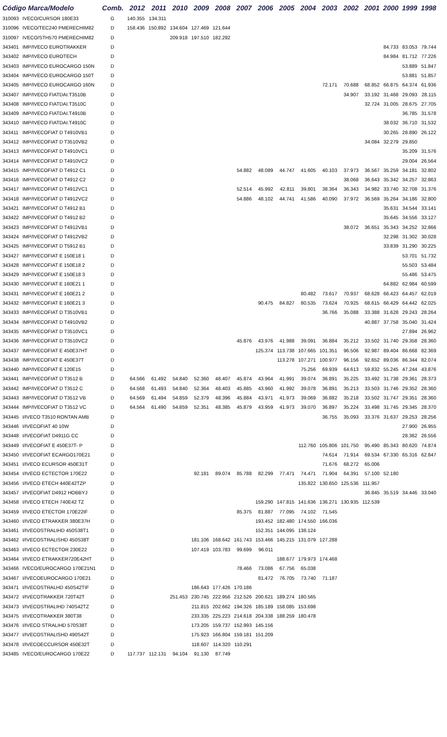| Código Marca/Modelo | | Comb. | 2012 | 2011 | 2010 | 2009 | 2008 | 2007 | 2006 | 2005 | 2004 | 2003 | 2002 | 2001 | 2000 | 1999 | 1998 |
| --- | --- | --- | --- | --- | --- | --- | --- | --- | --- | --- | --- | --- | --- | --- | --- | --- | --- |
| 310093 | IVECO/CURSOR 180E33 | G | 140.355 | 134.311 | | | | | | | | | | | | | |
| 310096 | IVECO/TEC240 PMERECHIM82 | D | 158.436 | 150.892 | 134.604 | 127.469 | 121.644 | | | | | | | | | | |
| 310097 | IVECO/STH570 PMERECHIM82 | D | | | 209.918 | 197.510 | 182.292 | | | | | | | | | | |
| 343401 | IMP/IVECO EUROTRAKKER | D | | | | | | | | | | | | | 84.733 | 83.053 | 79.744 |
| 343402 | IMP/IVECO EUROTECH | D | | | | | | | | | | | | | 84.984 | 81.712 | 77.226 |
| 343403 | IMP/IVECO EUROCARGO 150N | D | | | | | | | | | | | | | | 53.889 | 51.847 |
| 343404 | IMP/IVECO EUROCARGO 150T | D | | | | | | | | | | | | | | 53.881 | 51.857 |
| 343405 | IMP/IVECO EUROCARGO 160N | D | | | | | | | | | | 72.171 | 70.688 | 68.852 | 66.875 | 64.374 | 61.936 |
| 343407 | IMP/IVECO FIATDAI.T3510B | D | | | | | | | | | | | 34.907 | 33.192 | 31.468 | 29.093 | 28.115 |
| 343408 | IMP/IVECO FIATDAI.T3510C | D | | | | | | | | | | | | 32.724 | 31.005 | 28.675 | 27.705 |
| 343409 | IMP/IVECO FIATDAI.T4910B | D | | | | | | | | | | | | | | 36.785 | 31.578 |
| 343410 | IMP/IVECO FIATDAI.T4910C | D | | | | | | | | | | | | | 38.032 | 36.710 | 31.532 |
| 343411 | IMP/IVECOFIAT D T4910VB1 | D | | | | | | | | | | | | | 30.265 | 28.890 | 26.122 |
| 343412 | IMP/IVECOFIAT D T3510VB2 | D | | | | | | | | | | | | 34.084 | 32.279 | 29.850 | |
| 343413 | IMP/IVECOFIAT D T4910VC1 | D | | | | | | | | | | | | | | 35.209 | 31.576 |
| 343414 | IMP/IVECOFIAT D T4910VC2 | D | | | | | | | | | | | | | | 29.004 | 26.564 |
| 343415 | IMP/IVECOFIAT D T4912 C1 | D | | | | | | 54.882 | 48.089 | 44.747 | 41.605 | 40.103 | 37.973 | 36.567 | 35.259 | 34.181 | 32.802 |
| 343416 | IMP/IVECOFIAT D T4912 C2 | D | | | | | | | | | | | 38.068 | 36.643 | 35.342 | 34.257 | 32.863 |
| 343417 | IMP/IVECOFIAT D T4912VC1 | D | | | | | | 52.514 | 45.992 | 42.811 | 39.801 | 38.364 | 36.343 | 34.982 | 33.740 | 32.708 | 31.376 |
| 343418 | IMP/IVECOFIAT D T4912VC2 | D | | | | | | 54.886 | 48.102 | 44.741 | 41.586 | 40.090 | 37.972 | 36.569 | 35.264 | 34.186 | 32.800 |
| 343421 | IMP/IVECOFIAT D T4912 B1 | D | | | | | | | | | | | | | 35.631 | 34.544 | 33.141 |
| 343422 | IMP/IVECOFIAT D T4912 B2 | D | | | | | | | | | | | | | 35.645 | 34.556 | 33.127 |
| 343423 | IMP/IVECOFIAT D T4912VB1 | D | | | | | | | | | | | 38.072 | 36.651 | 35.343 | 34.252 | 32.866 |
| 343424 | IMP/IVECOFIAT D T4912VB2 | D | | | | | | | | | | | | | 32.298 | 31.302 | 30.028 |
| 343425 | IMP/IVECOFIAT D T5912 B1 | D | | | | | | | | | | | | | 33.839 | 31.290 | 30.225 |
| 343427 | IMP/IVECOFIAT E 150E18 1 | D | | | | | | | | | | | | | | 53.701 | 51.732 |
| 343428 | IMP/IVECOFIAT E 150E18 2 | D | | | | | | | | | | | | | | 55.503 | 53.484 |
| 343429 | IMP/IVECOFIAT E 150E18 3 | D | | | | | | | | | | | | | | 55.486 | 53.475 |
| 343430 | IMP/IVECOFIAT E 160E21 1 | D | | | | | | | | | | | | | 64.882 | 62.984 | 60.599 |
| 343431 | IMP/IVECOFIAT E 160E21 2 | D | | | | | | | | | 80.482 | 73.617 | 70.937 | 68.628 | 66.423 | 64.457 | 62.019 |
| 343432 | IMP/IVECOFIAT E 160E21 3 | D | | | | | | | 90.475 | 84.827 | 80.535 | 73.624 | 70.925 | 68.615 | 66.429 | 64.442 | 62.025 |
| 343433 | IMP/IVECOFIAT D T3510VB1 | D | | | | | | | | | | 36.766 | 35.088 | 33.388 | 31.628 | 29.243 | 28.264 |
| 343434 | IMP/IVECOFIAT D T4910VB2 | D | | | | | | | | | | | | 40.887 | 37.758 | 35.040 | 31.424 |
| 343435 | IMP/IVECOFIAT D T3510VC1 | D | | | | | | | | | | | | | | 27.894 | 26.962 |
| 343436 | IMP/IVECOFIAT D T3510VC2 | D | | | | | | 45.876 | 43.976 | 41.988 | 39.091 | 36.884 | 35.212 | 33.502 | 31.740 | 29.358 | 28.360 |
| 343437 | IMP/IVECOFIAT E 450E37HT | D | | | | | | | 125.374 | 113.738 | 107.665 | 101.351 | 96.506 | 92.987 | 89.404 | 86.668 | 82.369 |
| 343438 | IMP/IVECOFIAT E 450E37T | D | | | | | | | | 113.278 | 107.271 | 100.977 | 96.156 | 92.652 | 89.036 | 86.344 | 82.074 |
| 343440 | IMP/IVECOFIAT E 120E15 | D | | | | | | | | | 75.256 | 69.939 | 64.613 | 59.832 | 55.245 | 47.244 | 43.876 |
| 343441 | IMP/IVECOFIAT D T3512 B | D | 64.566 | 61.492 | 54.840 | 52.360 | 48.407 | 45.874 | 43.964 | 41.991 | 39.074 | 36.891 | 35.225 | 33.492 | 31.738 | 29.361 | 28.373 |
| 343442 | IMP/IVECOFIAT D T3512 C | D | 64.568 | 61.493 | 54.840 | 52.364 | 48.403 | 45.885 | 43.960 | 41.992 | 39.078 | 36.891 | 35.213 | 33.503 | 31.746 | 29.352 | 28.360 |
| 343443 | IMP/IVECOFIAT D T3512 VB | D | 64.569 | 61.494 | 54.859 | 52.379 | 48.396 | 45.884 | 43.971 | 41.973 | 39.069 | 36.882 | 35.218 | 33.502 | 31.747 | 29.351 | 28.360 |
| 343444 | IMP/IVECOFIAT D T3512 VC | D | 64.564 | 61.490 | 54.859 | 52.351 | 48.385 | 45.879 | 43.959 | 41.973 | 39.070 | 36.897 | 35.224 | 33.498 | 31.745 | 29.345 | 28.370 |
| 343445 | I/IVECO T3510 RONTAN AMB | D | | | | | | | | | | 36.755 | 35.093 | 33.376 | 31.637 | 29.253 | 28.256 |
| 343446 | I/IVECOFIAT 40 10W | D | | | | | | | | | | | | | | 27.900 | 26.955 |
| 343448 | I/IVECOFIAT D4911G CC | D | | | | | | | | | | | | | | 28.362 | 26.556 |
| 343449 | I/IVECOFIAT E 450E37T- P | D | | | | | | | | | 112.760 | 105.806 | 101.750 | 95.490 | 85.343 | 80.620 | 74.874 |
| 343450 | I/IVECOFIAT ECARGO170E21 | D | | | | | | | | | | 74.614 | 71.914 | 69.534 | 67.330 | 65.316 | 62.847 |
| 343451 | I/IVECO ECURSOR 450E31T | D | | | | | | | | | | 71.676 | 68.272 | 65.006 | | | |
| 343454 | I/IVECO ECTECTOR 170E22 | D | | | | 92.181 | 89.074 | 85.788 | 82.299 | 77.471 | 74.471 | 71.904 | 64.391 | 57.100 | 52.180 | | |
| 343456 | I/IVECO ETECH 440E42TZP | D | | | | | | | | | 135.822 | 130.650 | 125.536 | 111.957 | | | |
| 343457 | I/IVECOFIAT D4912 HOBBYJ | D | | | | | | | | | | | | 36.845 | 35.519 | 34.446 | 33.040 |
| 343458 | I/IVECO ETECH 740E42 TZ | D | | | | | | | 159.290 | 147.815 | 141.636 | 136.271 | 130.935 | 112.539 | | | |
| 343459 | I/IVECO ETECTOR 170E22IF | D | | | | | | 85.375 | 81.887 | 77.095 | 74.102 | 71.545 | | | | | |
| 343460 | I/IVECO ETRAKKER 380E37H | D | | | | | | | 193.452 | 182.480 | 174.550 | 166.036 | | | | | |
| 343461 | I/IVECOSTRALIHD 450S38T1 | D | | | | | | | 152.351 | 144.095 | 138.124 | | | | | | |
| 343462 | I/IVECOSTRALISHD 450S38T | D | | | | 181.106 | 168.642 | 161.743 | 153.466 | 145.215 | 131.079 | 127.288 | | | | | |
| 343463 | I/IVECO ECTECTOR 230E22 | D | | | | 107.419 | 103.783 | 99.699 | 96.011 | | | | | | | | |
| 343464 | I/IVECO ETRAKKER720E42HT | D | | | | | | | | 188.677 | 179.973 | 174.468 | | | | | |
| 343466 | IVECO/EUROCARGO 170E21N1 | D | | | | | | 78.466 | 73.086 | 67.756 | 65.038 | | | | | | |
| 343467 | I/IVECOEUROCARGO 170E21 | D | | | | | | | 81.472 | 76.705 | 73.740 | 71.187 | | | | | |
| 343471 | I/IVECOSTRALHD 450S42TIF | D | | | | 186.643 | 177.426 | 170.186 | | | | | | | | | |
| 343472 | I/IVECOTRAKKER 720T42T | D | | | 251.453 | 230.745 | 222.956 | 212.526 | 200.621 | 189.274 | 180.565 | | | | | | |
| 343473 | I/IVECOSTRALIHD 740S42TZ | D | | | | 211.815 | 202.662 | 194.326 | 185.189 | 158.085 | 153.698 | | | | | | |
| 343475 | I/IVECOTRAKKER 380T38 | D | | | | 233.335 | 225.223 | 214.618 | 204.338 | 188.259 | 180.478 | | | | | | |
| 343476 | I/IVECO STRALIHD 570S38T | D | | | | 173.205 | 159.737 | 152.993 | 145.156 | | | | | | | | |
| 343477 | I/IVECOSTRALISHD 490S42T | D | | | | 175.923 | 166.804 | 159.181 | 151.209 | | | | | | | | |
| 343478 | I/IVECOECCURSOR 450E32T | D | | | | 118.607 | 114.320 | 110.291 | | | | | | | | | |
| 343485 | IVECO/EUROCARGO 170E22 | D | 117.737 | 112.131 | 94.104 | 91.130 | 87.749 | | | | | | | | | | |